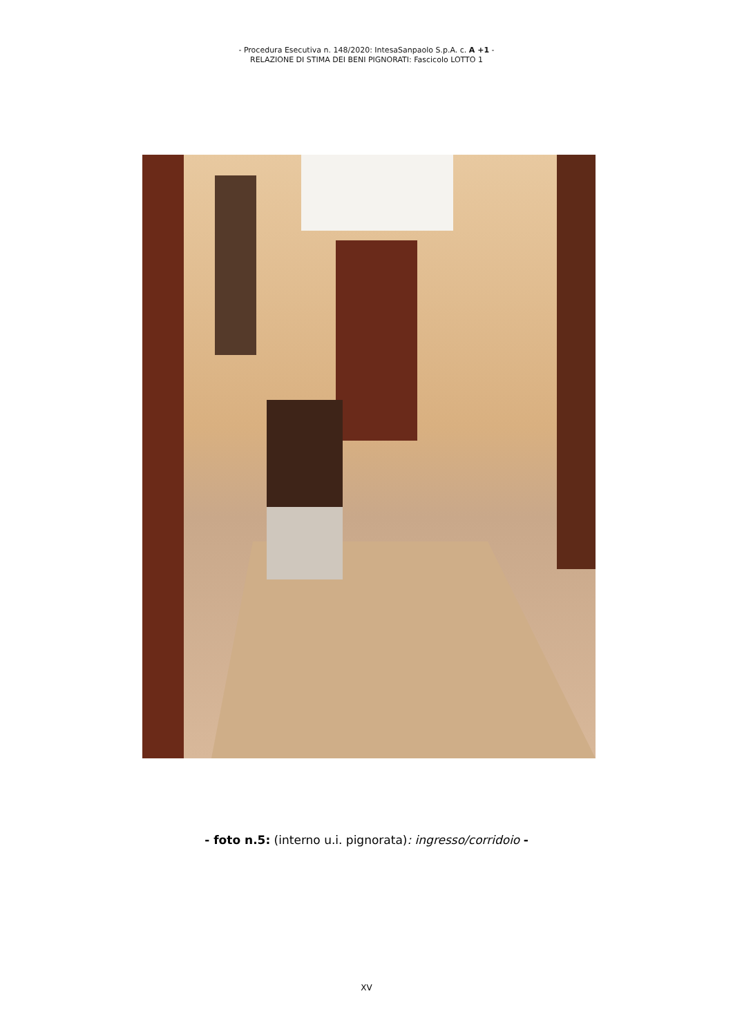- Procedura Esecutiva n. 148/2020: IntesaSanpaolo S.p.A. c. A +1 -
RELAZIONE DI STIMA DEI BENI PIGNORATI: Fascicolo LOTTO 1
- foto n.5: (interno u.i. pignorata): ingresso/corridoio -
XV